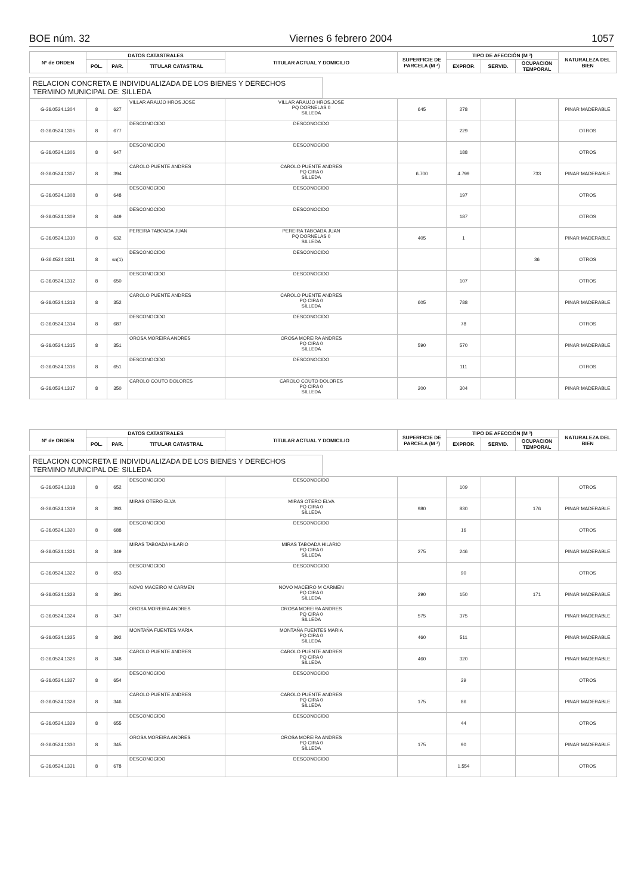BOE núm. 32 Viernes 6 febrero 2004 1057
| Nº de ORDEN | DATOS CATASTRALES | | | TITULAR ACTUAL Y DOMICILIO | SUPERFICIE DE PARCELA (M ²) | TIPO DE AFECCIÓN (M ²) | | | NATURALEZA DEL BIEN |
| --- | --- | --- | --- | --- | --- | --- | --- | --- | --- |
| | POL. | PAR. | TITULAR CATASTRAL | | | EXPROP. | SERVID. | OCUPACION TEMPORAL | |
RELACION CONCRETA E INDIVIDUALIZADA DE LOS BIENES Y DERECHOS
TERMINO MUNICIPAL DE: SILLEDA
| G-36.0524.1304 | 8 | 627 | VILLAR ARAUJO HROS.JOSE | VILLAR ARAUJO HROS.JOSE PQ DORNELAS 0 SILLEDA | 645 | 278 | | | PINAR MADERABLE |
| G-36.0524.1305 | 8 | 677 | DESCONOCIDO | DESCONOCIDO | | 229 | | | OTROS |
| G-36.0524.1306 | 8 | 647 | DESCONOCIDO | DESCONOCIDO | | 188 | | | OTROS |
| G-36.0524.1307 | 8 | 394 | CAROLO PUENTE ANDRES | CAROLO PUENTE ANDRES PQ CIRA 0 SILLEDA | 6.700 | 4.799 | | 733 | PINAR MADERABLE |
| G-36.0524.1308 | 8 | 648 | DESCONOCIDO | DESCONOCIDO | | 197 | | | OTROS |
| G-36.0524.1309 | 8 | 649 | DESCONOCIDO | DESCONOCIDO | | 187 | | | OTROS |
| G-36.0524.1310 | 8 | 632 | PEREIRA TABOADA JUAN | PEREIRA TABOADA JUAN PQ DORNELAS 0 SILLEDA | 405 | 1 | | | PINAR MADERABLE |
| G-36.0524.1311 | 8 | sn(1) | DESCONOCIDO | DESCONOCIDO | | | | 36 | OTROS |
| G-36.0524.1312 | 8 | 650 | DESCONOCIDO | DESCONOCIDO | | 107 | | | OTROS |
| G-36.0524.1313 | 8 | 352 | CAROLO PUENTE ANDRES | CAROLO PUENTE ANDRES PQ CIRA 0 SILLEDA | 605 | 788 | | | PINAR MADERABLE |
| G-36.0524.1314 | 8 | 687 | DESCONOCIDO | DESCONOCIDO | | 78 | | | OTROS |
| G-36.0524.1315 | 8 | 351 | OROSA MOREIRA ANDRES | OROSA MOREIRA ANDRES PQ CIRA 0 SILLEDA | 590 | 570 | | | PINAR MADERABLE |
| G-36.0524.1316 | 8 | 651 | DESCONOCIDO | DESCONOCIDO | | 111 | | | OTROS |
| G-36.0524.1317 | 8 | 350 | CAROLO COUTO DOLORES | CAROLO COUTO DOLORES PQ CIRA 0 SILLEDA | 200 | 304 | | | PINAR MADERABLE |
| Nº de ORDEN | DATOS CATASTRALES | | | TITULAR ACTUAL Y DOMICILIO | SUPERFICIE DE PARCELA (M ²) | TIPO DE AFECCIÓN (M ²) | | | NATURALEZA DEL BIEN |
| --- | --- | --- | --- | --- | --- | --- | --- | --- | --- |
| | POL. | PAR. | TITULAR CATASTRAL | | | EXPROP. | SERVID. | OCUPACION TEMPORAL | |
RELACION CONCRETA E INDIVIDUALIZADA DE LOS BIENES Y DERECHOS
TERMINO MUNICIPAL DE: SILLEDA
| G-36.0524.1318 | 8 | 652 | DESCONOCIDO | DESCONOCIDO | | 109 | | | OTROS |
| G-36.0524.1319 | 8 | 393 | MIRAS OTERO ELVA | MIRAS OTERO ELVA PQ CIRA 0 SILLEDA | 980 | 830 | | 176 | PINAR MADERABLE |
| G-36.0524.1320 | 8 | 688 | DESCONOCIDO | DESCONOCIDO | | 16 | | | OTROS |
| G-36.0524.1321 | 8 | 349 | MIRAS TABOADA HILARIO | MIRAS TABOADA HILARIO PQ CIRA 0 SILLEDA | 275 | 246 | | | PINAR MADERABLE |
| G-36.0524.1322 | 8 | 653 | DESCONOCIDO | DESCONOCIDO | | 90 | | | OTROS |
| G-36.0524.1323 | 8 | 391 | NOVO MACEIRO M CARMEN | NOVO MACEIRO M CARMEN PQ CIRA 0 SILLEDA | 290 | 150 | | 171 | PINAR MADERABLE |
| G-36.0524.1324 | 8 | 347 | OROSA MOREIRA ANDRES | OROSA MOREIRA ANDRES PQ CIRA 0 SILLEDA | 575 | 375 | | | PINAR MADERABLE |
| G-36.0524.1325 | 8 | 392 | MONTAÑA FUENTES MARIA | MONTAÑA FUENTES MARIA PQ CIRA 0 SILLEDA | 460 | 511 | | | PINAR MADERABLE |
| G-36.0524.1326 | 8 | 348 | CAROLO PUENTE ANDRES | CAROLO PUENTE ANDRES PQ CIRA 0 SILLEDA | 460 | 320 | | | PINAR MADERABLE |
| G-36.0524.1327 | 8 | 654 | DESCONOCIDO | DESCONOCIDO | | 29 | | | OTROS |
| G-36.0524.1328 | 8 | 346 | CAROLO PUENTE ANDRES | CAROLO PUENTE ANDRES PQ CIRA 0 SILLEDA | 175 | 86 | | | PINAR MADERABLE |
| G-36.0524.1329 | 8 | 655 | DESCONOCIDO | DESCONOCIDO | | 44 | | | OTROS |
| G-36.0524.1330 | 8 | 345 | OROSA MOREIRA ANDRES | OROSA MOREIRA ANDRES PQ CIRA 0 SILLEDA | 175 | 90 | | | PINAR MADERABLE |
| G-36.0524.1331 | 8 | 678 | DESCONOCIDO | DESCONOCIDO | | 1.554 | | | OTROS |